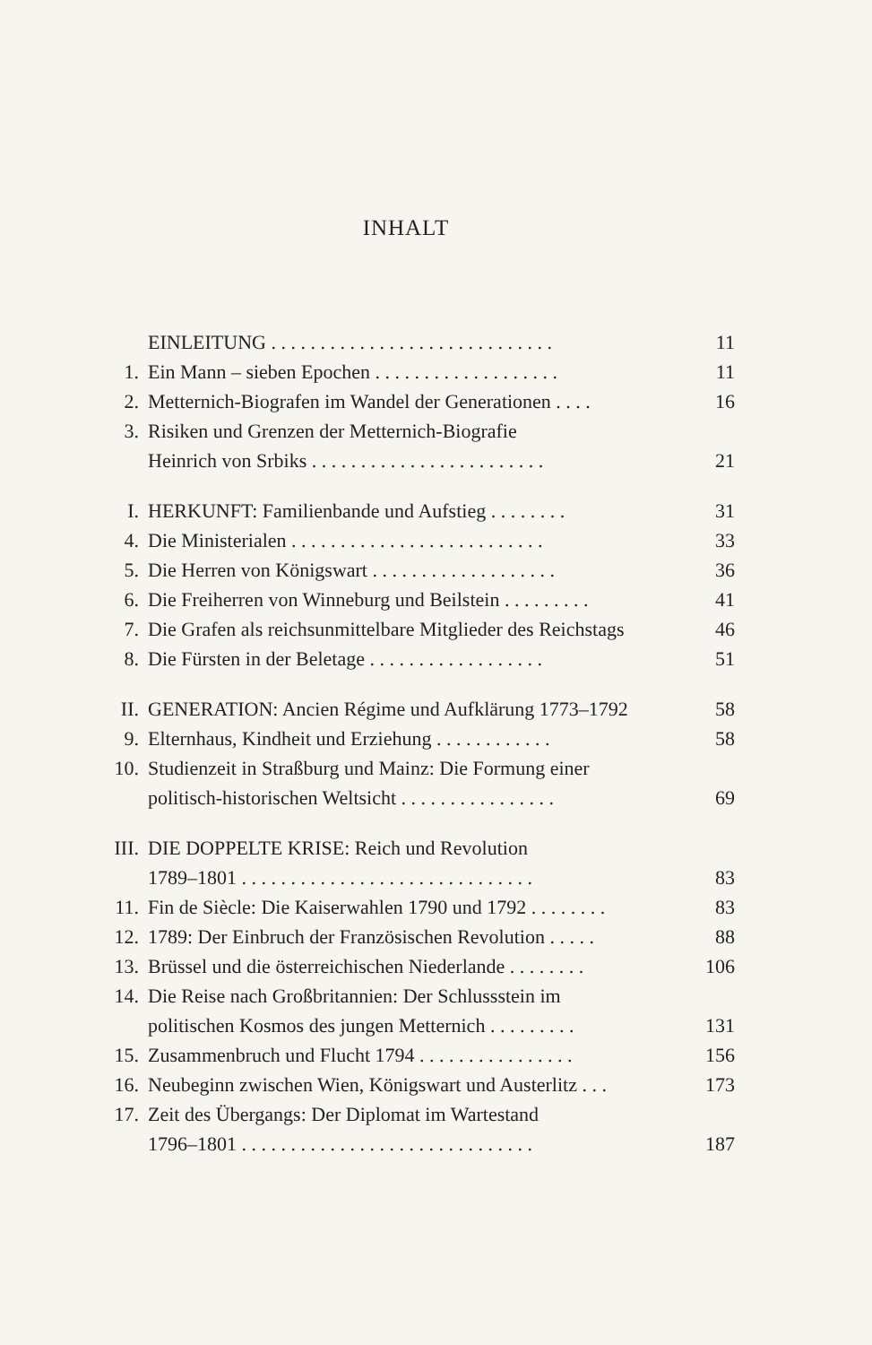INHALT
EINLEITUNG . . . . . . . . . . . . . . . . . . . . . . . . . . . . . 11
1. Ein Mann – sieben Epochen . . . . . . . . . . . . . . . . . . . 11
2. Metternich-Biografen im Wandel der Generationen . . . . 16
3. Risiken und Grenzen der Metternich-Biografie
Heinrich von Srbiks . . . . . . . . . . . . . . . . . . . . . . . . 21
I. HERKUNFT: Familienbande und Aufstieg . . . . . . . . 31
4. Die Ministerialen . . . . . . . . . . . . . . . . . . . . . . . . . . 33
5. Die Herren von Königswart . . . . . . . . . . . . . . . . . . . 36
6. Die Freiherren von Winneburg und Beilstein . . . . . . . . . 41
7. Die Grafen als reichsunmittelbare Mitglieder des Reichstags 46
8. Die Fürsten in der Beletage . . . . . . . . . . . . . . . . . . 51
II. GENERATION: Ancien Régime und Aufklärung 1773–1792 58
9. Elternhaus, Kindheit und Erziehung . . . . . . . . . . . . 58
10. Studienzeit in Straßburg und Mainz: Die Formung einer
politisch-historischen Weltsicht . . . . . . . . . . . . . . . . 69
III. DIE DOPPELTE KRISE: Reich und Revolution
1789–1801 . . . . . . . . . . . . . . . . . . . . . . . . . . . . . . 83
11. Fin de Siècle: Die Kaiserwahlen 1790 und 1792 . . . . . . . . 83
12. 1789: Der Einbruch der Französischen Revolution . . . . . 88
13. Brüssel und die österreichischen Niederlande . . . . . . . . 106
14. Die Reise nach Großbritannien: Der Schlussstein im
politischen Kosmos des jungen Metternich . . . . . . . . . 131
15. Zusammenbruch und Flucht 1794 . . . . . . . . . . . . . . . . 156
16. Neubeginn zwischen Wien, Königswart und Austerlitz . . . 173
17. Zeit des Übergangs: Der Diplomat im Wartestand
1796–1801 . . . . . . . . . . . . . . . . . . . . . . . . . . . . . . 187